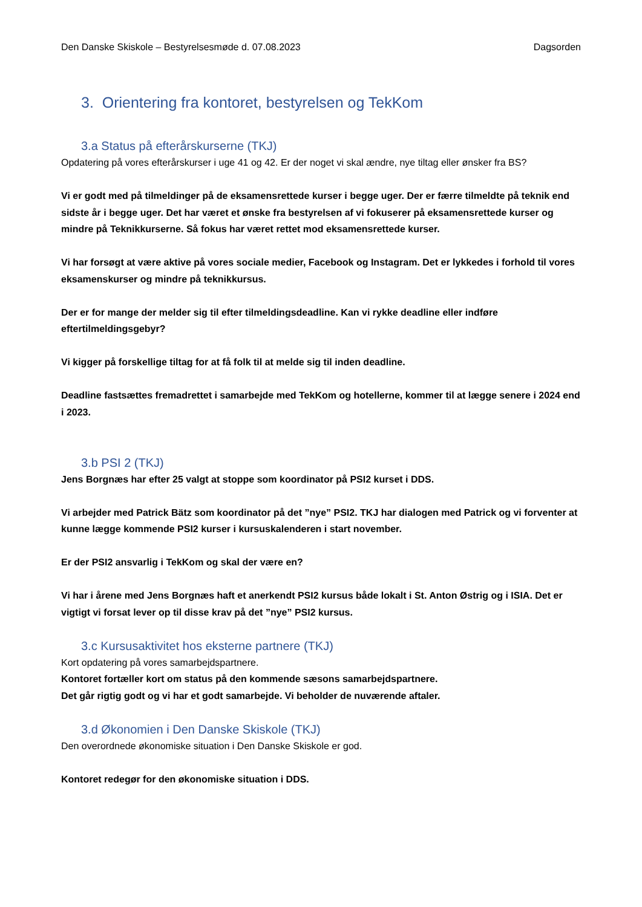Den Danske Skiskole – Bestyrelsesmøde d. 07.08.2023 Dagsorden
3. Orientering fra kontoret, bestyrelsen og TekKom
3.a Status på efterårskurserne (TKJ)
Opdatering på vores efterårskurser i uge 41 og 42. Er der noget vi skal ændre, nye tiltag eller ønsker fra BS?
Vi er godt med på tilmeldinger på de eksamensrettede kurser i begge uger. Der er færre tilmeldte på teknik end sidste år i begge uger. Det har været et ønske fra bestyrelsen af vi fokuserer på eksamensrettede kurser og mindre på Teknikkurserne. Så fokus har været rettet mod eksamensrettede kurser.
Vi har forsøgt at være aktive på vores sociale medier, Facebook og Instagram. Det er lykkedes i forhold til vores eksamenskurser og mindre på teknikkursus.
Der er for mange der melder sig til efter tilmeldingsdeadline. Kan vi rykke deadline eller indføre eftertilmeldingsgebyr?
Vi kigger på forskellige tiltag for at få folk til at melde sig til inden deadline.
Deadline fastsættes fremadrettet i samarbejde med TekKom og hotellerne, kommer til at lægge senere i 2024 end i 2023.
3.b PSI 2 (TKJ)
Jens Borgnæs har efter 25 valgt at stoppe som koordinator på PSI2 kurset i DDS.
Vi arbejder med Patrick Bätz som koordinator på det ”nye” PSI2. TKJ har dialogen med Patrick og vi forventer at kunne lægge kommende PSI2 kurser i kursuskalenderen i start november.
Er der PSI2 ansvarlig i TekKom og skal der være en?
Vi har i årene med Jens Borgnæs haft et anerkendt PSI2 kursus både lokalt i St. Anton Østrig og i ISIA. Det er vigtigt vi forsat lever op til disse krav på det ”nye” PSI2 kursus.
3.c Kursusaktivitet hos eksterne partnere (TKJ)
Kort opdatering på vores samarbejdspartnere.
Kontoret fortæller kort om status på den kommende sæsons samarbejdspartnere.
Det går rigtig godt og vi har et godt samarbejde. Vi beholder de nuværende aftaler.
3.d Økonomien i Den Danske Skiskole (TKJ)
Den overordnede økonomiske situation i Den Danske Skiskole er god.
Kontoret redegør for den økonomiske situation i DDS.